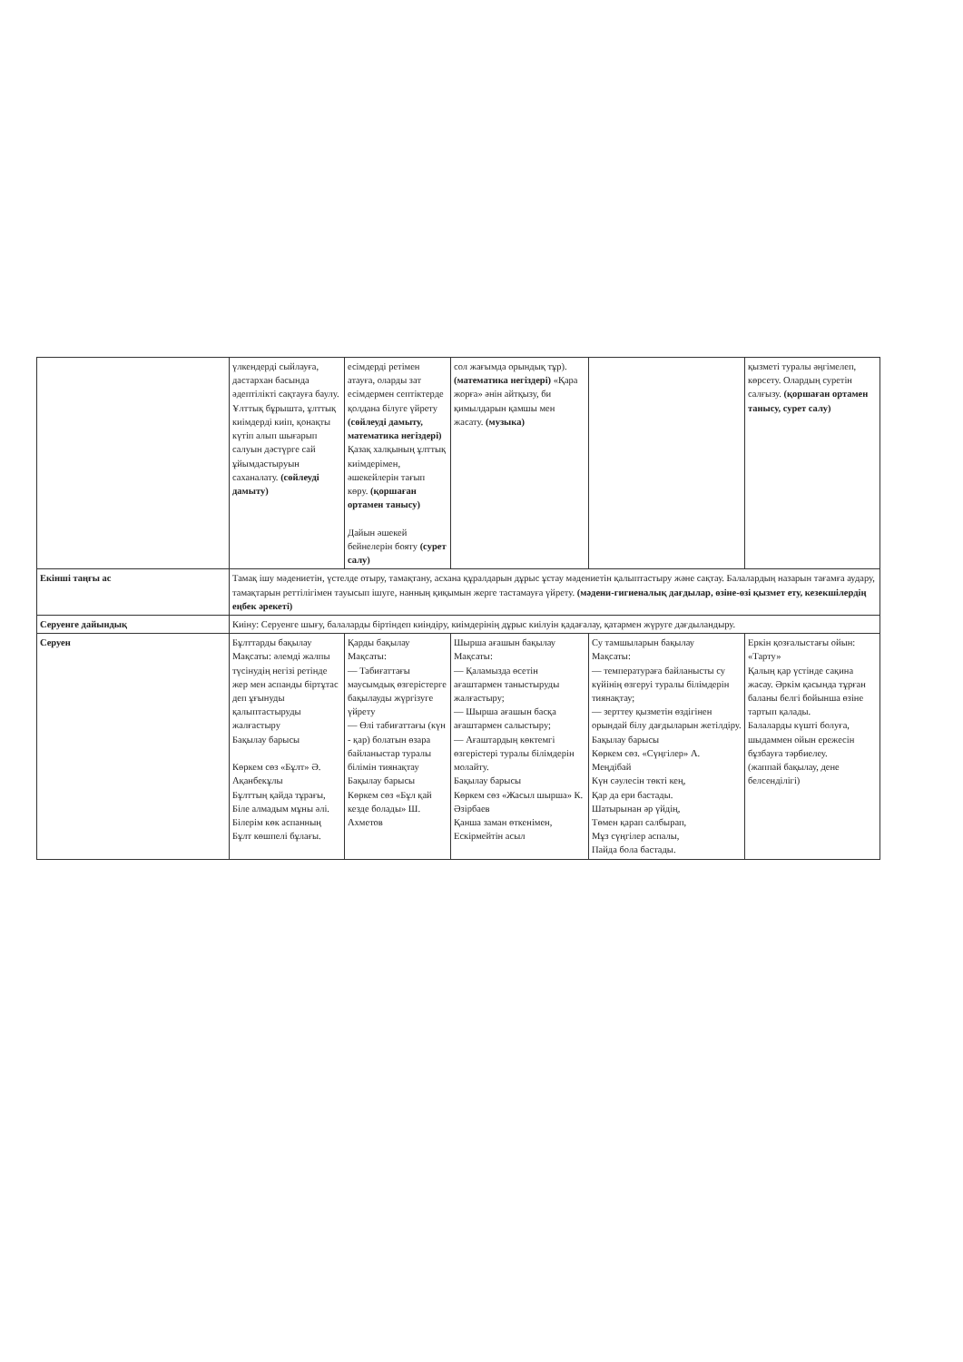| | үлкендерді сыйлауға, дастархан басында әдептілікті сақтауға баулу. Ұлттық бұрышта, ұлттық киімдерді киіп, қонақты күтіп алып шығарып салуын дәстүрге сай ұйымдастыруын саханалату. (сөйлеуді дамыту) | есімдерді ретімен атауға, оларды зат есімдермен септіктерде қолдана білуге үйрету (сөйлеуді дамыту, математика негіздері) Қазақ халқының ұлттық киімдерімен, әшекейлерін тағып көру. (қоршаған ортамен танысу) Дайын әшекей бейнелерін бояту (сурет салу) | сол жағымда орындық тұр). (математика негіздері) «Қара жорға» әнін айтқызу, би қимылдарын қамшы мен жасату. (музыка) | | қызметі туралы әңгімелеп, көрсету. Олардың суретін салғызу. (қоршаған ортамен танысу, сурет салу) |
| Екінші таңғы ас | Тамақ ішу мәдениетін, үстелде отыру, тамақтану, асхана құралдарын дұрыс ұстау мәдениетін қалыптастыру және сақтау. Балалардың назарын тағамға аудару, тамақтарын реттілігімен тауысып ішуге, нанның қиқымын жерге тастамауға үйрету. (мәдени-гигиеналық дағдылар, өзіне-өзі қызмет ету, кезекшілердің еңбек әрекеті) | | | | |
| Серуенге дайындық | Киіну: Серуенге шығу, балаларды біртіндеп киіндіру, киімдерінің дұрыс киілуін қадағалау, қатармен жүруге дағдыландыру. | | | | |
| Серуен | Бұлттарды бақылау Мақсаты: әлемді жалпы түсінудің негізі ретінде жер мен аспанды біртұтас деп ұғынуды қалыптастыруды жалғастыру Бақылау барысы Көркем сөз «Бұлт» Ә. Ақанбекұлы Бұлттың қайда тұрағы, Біле алмадым мұны әлі. Білерім көк аспанның Бұлт көшпелі бұлағы. | Қарды бақылау Мақсаты: — Табиғаттағы маусымдық өзгерістерге бақылауды жүргізуге үйрету — Өлі табиғаттағы (күн - қар) болатын өзара байланыстар туралы білімін тиянақтау Бақылау барысы Көркем сөз «Бұл қай кезде болады» Ш. Ахметов | Шырша ағашын бақылау Мақсаты: — Қаламызда өсетін ағаштармен таныстыруды жалғастыру; — Шырша ағашын басқа ағаштармен салыстыру; — Ағаштардың көктемгі өзгерістері туралы білімдерін молайту. Бақылау барысы Көркем сөз «Жасыл шырша» К. Әзірбаев Қанша заман өткенімен, Ескірмейтін асыл | Су тамшыларын бақылау Мақсаты: — температураға байланысты су күйінің өзгеруі туралы білімдерін тиянақтау; — зерттеу қызметін өздігінен орындай білу дағдыларын жетілдіру. Бақылау барысы Көркем сөз. «Сүңгілер» А. Меңдібай Күн сәулесін төкті кең, Қар да ери бастады. Шатырынан әр үйдің, Төмен қарап салбырап, Мұз сүңгілер аспалы, Пайда бола бастады. | Еркін қозғалыстағы ойын: «Тарту» Қалың қар үстінде сақина жасау. Әркім қасында тұрған баланы белгі бойынша өзіне тартып қалады. Балаларды күшті болуға, шыдаммен ойын ережесін бұзбауға тәрбиелеу. (жаппай бақылау, дене белсенділігі) |